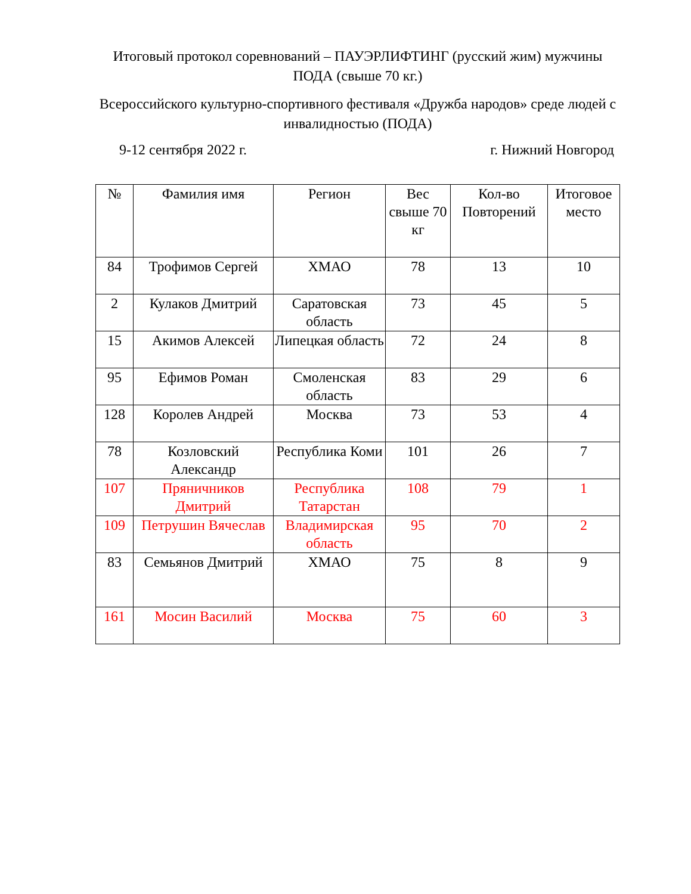Итоговый протокол соревнований – ПАУЭРЛИФТИНГ (русский жим) мужчины ПОДА (свыше 70 кг.)
Всероссийского культурно-спортивного фестиваля «Дружба народов» среде людей с инвалидностью (ПОДА)
9-12 сентября 2022 г. г. Нижний Новгород
| № | Фамилия имя | Регион | Вес свыше 70 кг | Кол-во Повторений | Итоговое место |
| --- | --- | --- | --- | --- | --- |
| 84 | Трофимов Сергей | ХМАО | 78 | 13 | 10 |
| 2 | Кулаков Дмитрий | Саратовская область | 73 | 45 | 5 |
| 15 | Акимов Алексей | Липецкая область | 72 | 24 | 8 |
| 95 | Ефимов Роман | Смоленская область | 83 | 29 | 6 |
| 128 | Королев Андрей | Москва | 73 | 53 | 4 |
| 78 | Козловский Александр | Республика Коми | 101 | 26 | 7 |
| 107 | Пряничников Дмитрий | Республика Татарстан | 108 | 79 | 1 |
| 109 | Петрушин Вячеслав | Владимирская область | 95 | 70 | 2 |
| 83 | Семьянов Дмитрий | ХМАО | 75 | 8 | 9 |
| 161 | Мосин Василий | Москва | 75 | 60 | 3 |